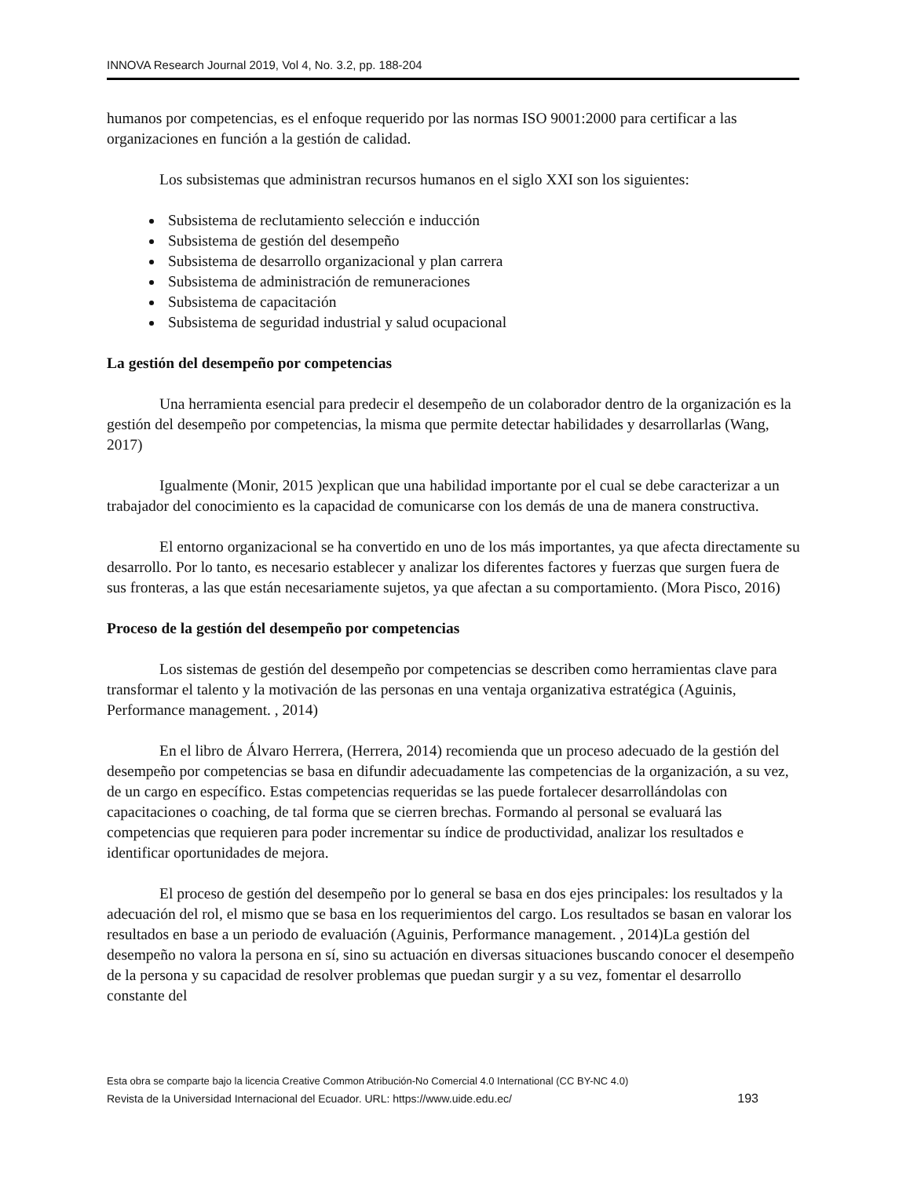INNOVA Research Journal 2019, Vol 4, No. 3.2, pp. 188-204
humanos por competencias, es el enfoque requerido por las normas ISO 9001:2000 para certificar a las organizaciones en función a la gestión de calidad.
Los subsistemas que administran recursos humanos en el siglo XXI son los siguientes:
Subsistema de reclutamiento selección e inducción
Subsistema de gestión del desempeño
Subsistema de desarrollo organizacional y plan carrera
Subsistema de administración de remuneraciones
Subsistema de capacitación
Subsistema de seguridad industrial y salud ocupacional
La gestión del desempeño por competencias
Una herramienta esencial para predecir el desempeño de un colaborador dentro de la organización es la gestión del desempeño por competencias, la misma que permite detectar habilidades y desarrollarlas (Wang, 2017)
Igualmente (Monir, 2015 )explican que una habilidad importante por el cual se debe caracterizar a un trabajador del conocimiento es la capacidad de comunicarse con los demás de una de manera constructiva.
El entorno organizacional se ha convertido en uno de los más importantes, ya que afecta directamente su desarrollo. Por lo tanto, es necesario establecer y analizar los diferentes factores y fuerzas que surgen fuera de sus fronteras, a las que están necesariamente sujetos, ya que afectan a su comportamiento. (Mora Pisco, 2016)
Proceso de la gestión del desempeño por competencias
Los sistemas de gestión del desempeño por competencias se describen como herramientas clave para transformar el talento y la motivación de las personas en una ventaja organizativa estratégica (Aguinis, Performance management. , 2014)
En el libro de Álvaro Herrera, (Herrera, 2014) recomienda que un proceso adecuado de la gestión del desempeño por competencias se basa en difundir adecuadamente las competencias de la organización, a su vez, de un cargo en específico. Estas competencias requeridas se las puede fortalecer desarrollándolas con capacitaciones o coaching, de tal forma que se cierren brechas. Formando al personal se evaluará las competencias que requieren para poder incrementar su índice de productividad, analizar los resultados e identificar oportunidades de mejora.
El proceso de gestión del desempeño por lo general se basa en dos ejes principales: los resultados y la adecuación del rol, el mismo que se basa en los requerimientos del cargo. Los resultados se basan en valorar los resultados en base a un periodo de evaluación (Aguinis, Performance management. , 2014)La gestión del desempeño no valora la persona en sí, sino su actuación en diversas situaciones buscando conocer el desempeño de la persona y su capacidad de resolver problemas que puedan surgir y a su vez, fomentar el desarrollo constante del
Esta obra se comparte bajo la licencia Creative Common Atribución-No Comercial 4.0 International (CC BY-NC 4.0)
Revista de la Universidad Internacional del Ecuador. URL: https://www.uide.edu.ec/ 193